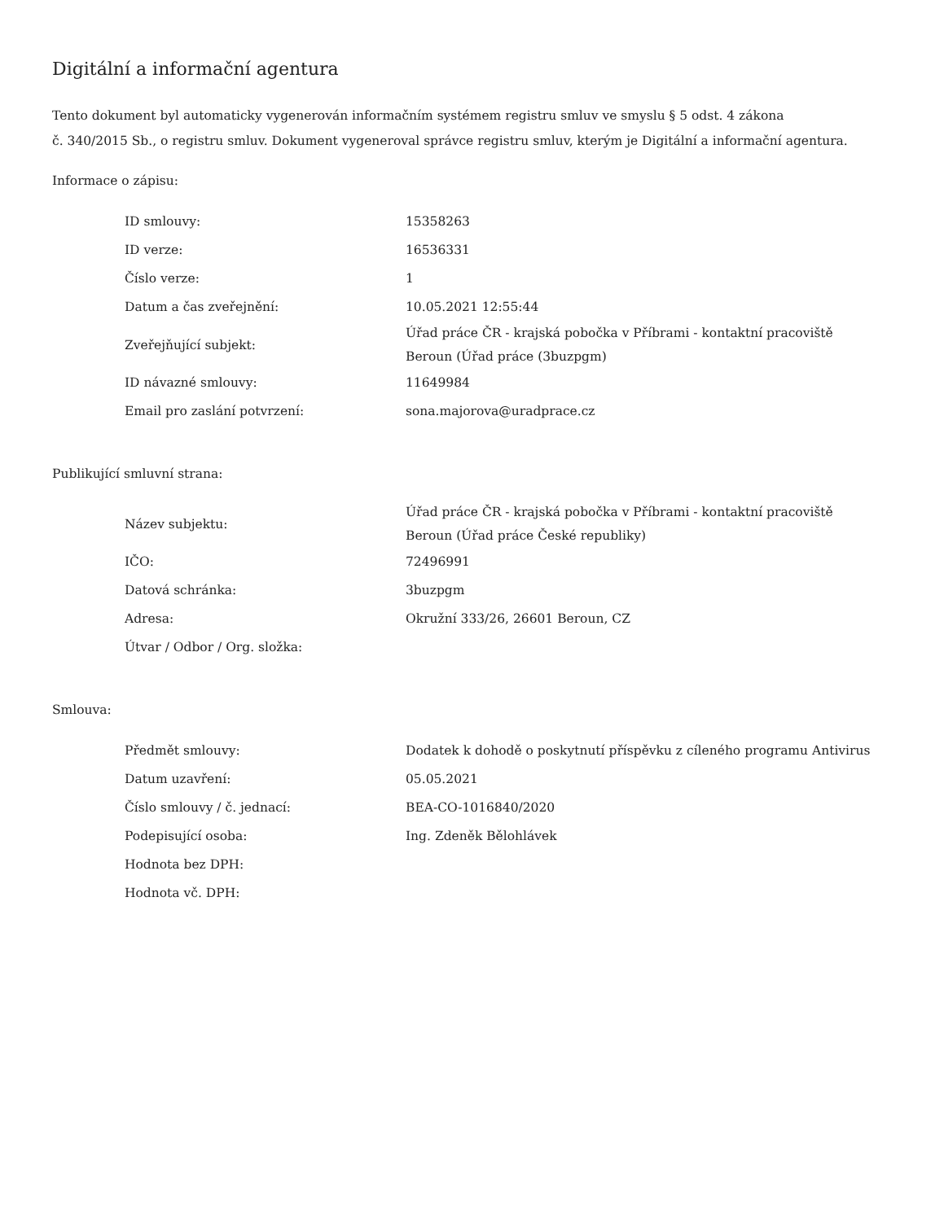Digitální a informační agentura
Tento dokument byl automaticky vygenerován informačním systémem registru smluv ve smyslu § 5 odst. 4 zákona
č. 340/2015 Sb., o registru smluv. Dokument vygeneroval správce registru smluv, kterým je Digitální a informační agentura.
Informace o zápisu:
| ID smlouvy: | 15358263 |
| ID verze: | 16536331 |
| Číslo verze: | 1 |
| Datum a čas zveřejnění: | 10.05.2021 12:55:44 |
| Zveřejňující subjekt: | Úřad práce ČR - krajská pobočka v Příbrami - kontaktní pracoviště Beroun (Úřad práce (3buzpgm) |
| ID návazné smlouvy: | 11649984 |
| Email pro zaslání potvrzení: | sona.majorova@uradprace.cz |
Publikující smluvní strana:
| Název subjektu: | Úřad práce ČR - krajská pobočka v Příbrami - kontaktní pracoviště Beroun (Úřad práce České republiky) |
| IČO: | 72496991 |
| Datová schránka: | 3buzpgm |
| Adresa: | Okružní 333/26, 26601 Beroun, CZ |
| Útvar / Odbor / Org. složka: | |
Smlouva:
| Předmět smlouvy: | Dodatek k dohodě o poskytnutí příspěvku z cíleného programu Antivirus |
| Datum uzavření: | 05.05.2021 |
| Číslo smlouvy / č. jednací: | BEA-CO-1016840/2020 |
| Podepisující osoba: | Ing. Zdeněk Bělohlávek |
| Hodnota bez DPH: | |
| Hodnota vč. DPH: | |